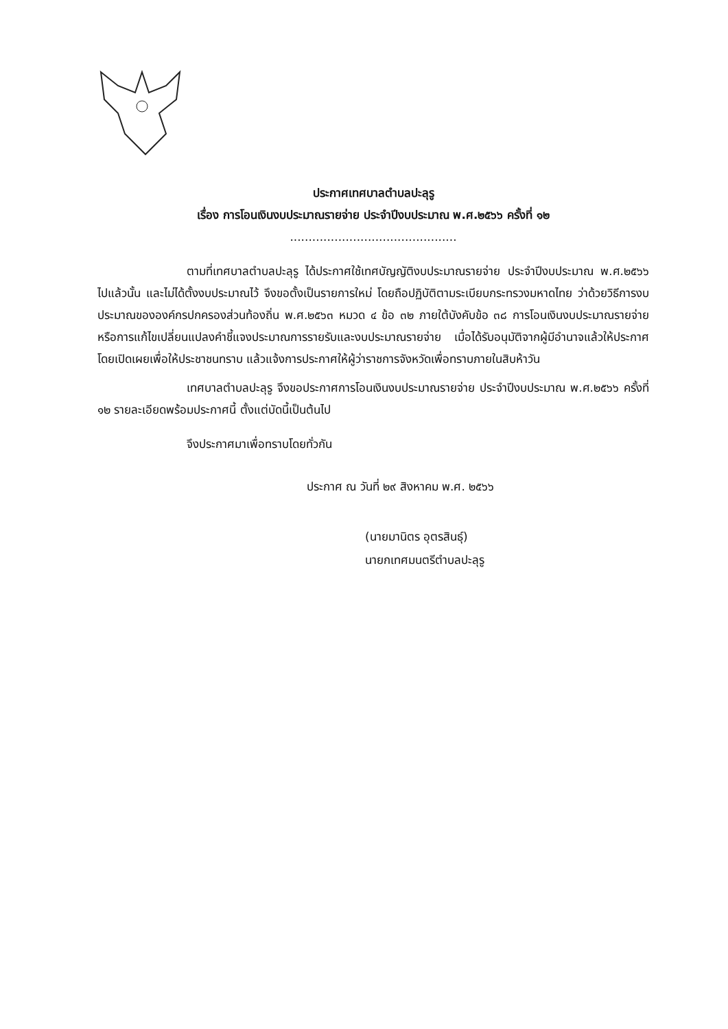ประกาศเทศบาลตำบลปะลุรู
เรื่อง การโอนเงินงบประมาณรายจ่าย ประจำปีงบประมาณ พ.ศ.๒๕๖๖ ครั้งที่ ๑๒
.............................................
ตามที่เทศบาลตำบลปะลุรู ได้ประกาศใช้เทศบัญญัติงบประมาณรายจ่าย ประจำปีงบประมาณ พ.ศ.๒๕๖๖ ไปแล้วนั้น และไม่ได้ตั้งงบประมาณไว้ จึงขอตั้งเป็นรายการใหม่ โดยถือปฏิบัติตามระเบียบกระทรวงมหาดไทย ว่าด้วยวิธีการงบประมาณขององค์กรปกครองส่วนท้องถิ่น พ.ศ.๒๕๖๓ หมวด ๔ ข้อ ๓๒ ภายใต้บังคับข้อ ๓๘ การโอนเงินงบประมาณรายจ่าย หรือการแก้ไขเปลี่ยนแปลงคำชี้แจงประมาณการรายรับและงบประมาณรายจ่าย เมื่อได้รับอนุมัติจากผู้มีอำนาจแล้วให้ประกาศโดยเปิดเผยเพื่อให้ประชาชนทราบ แล้วแจ้งการประกาศให้ผู้ว่าราชการจังหวัดเพื่อทราบภายในสิบห้าวัน
เทศบาลตำบลปะลุรู จึงขอประกาศการโอนเงินงบประมาณรายจ่าย ประจำปีงบประมาณ พ.ศ.๒๕๖๖ ครั้งที่ ๑๒ รายละเอียดพร้อมประกาศนี้ ตั้งแต่บัดนี้เป็นต้นไป
จึงประกาศมาเพื่อทราบโดยทั่วกัน
ประกาศ ณ วันที่ ๒๙ สิงหาคม พ.ศ. ๒๕๖๖
(นายมานิตร อุตรสินธุ์)
นายกเทศมนตรีตำบลปะลุรู